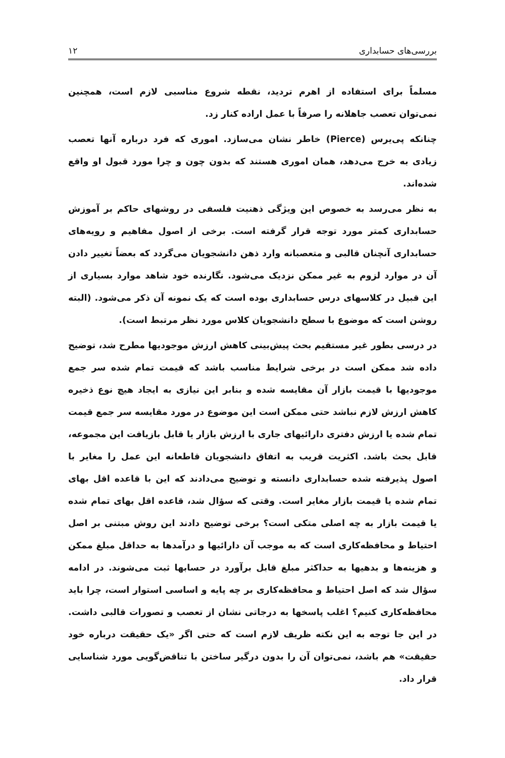بررسی‌های حسابداری ۱۲
مسلماً برای استفاده از اهرم تردید، نقطه شروع مناسبی لازم است، همچنین نمی‌توان تعصب جاهلانه را صرفاً با عمل اراده کنار زد.
چنانکه پی‌یرس (Pierce) خاطر نشان می‌سازد. اموری که فرد درباره آنها تعصب زیادی به خرج می‌دهد، همان اموری هستند که بدون چون و چرا مورد قبول او واقع شده‌اند.
به نظر می‌رسد به خصوص این ویژگی ذهنیت فلسفی در روشهای حاکم بر آموزش حسابداری کمتر مورد توجه قرار گرفته است. برخی از اصول مفاهیم و رویه‌های حسابداری آنچنان قالبی و متعصبانه وارد ذهن دانشجویان می‌گردد که بعضاً تغییر دادن آن در موارد لزوم به غیر ممکن نزدیک می‌شود. نگارنده خود شاهد موارد بسیاری از این قبیل در کلاسهای درس حسابداری بوده است که یک نمونه آن ذکر می‌شود. (البته روشن است که موضوع با سطح دانشجویان کلاس مورد نظر مرتبط است).
در درسی بطور غیر مستقیم بحث پیش‌بینی کاهش ارزش موجودیها مطرح شد، توضیح داده شد ممکن است در برخی شرایط مناسب باشد که قیمت تمام شده سر جمع موجودیها با قیمت بازار آن مقایسه شده و بنابر این نیازی به ایجاد هیچ نوع ذخیره کاهش ارزش لازم نباشد حتی ممکن است این موضوع در مورد مقایسه سر جمع قیمت تمام شده یا ارزش دفتری دارائیهای جاری با ارزش بازار یا قابل بازیافت این مجموعه، قابل بحث باشد. اکثریت قریب به اتفاق دانشجویان قاطعانه این عمل را مغایر با اصول پذیرفته شده حسابداری دانسته و توضیح می‌دادند که این با قاعده اقل بهای تمام شده یا قیمت بازار مغایر است. وقتی که سؤال شد، قاعده اقل بهای تمام شده یا قیمت بازار به چه اصلی متکی است؟ برخی توضیح دادند این روش مبتنی بر اصل احتیاط و محافظه‌کاری است که به موجب آن دارائیها و درآمدها به حداقل مبلغ ممکن و هزینه‌ها و بدهیها به حداکثر مبلغ قابل برآورد در حسابها ثبت می‌شوند. در ادامه سؤال شد که اصل احتیاط و محافظه‌کاری بر چه پایه و اساسی استوار است، چرا باید محافظه‌کاری کنیم؟ اغلب پاسخها به درجاتی نشان از تعصب و تصورات قالبی داشت. در این جا توجه به این نکته ظریف لازم است که حتی اگر «یک حقیقت درباره خود حقیقت» هم باشد، نمی‌توان آن را بدون درگیر ساختن با تناقض‌گویی مورد شناسایی قرار داد.